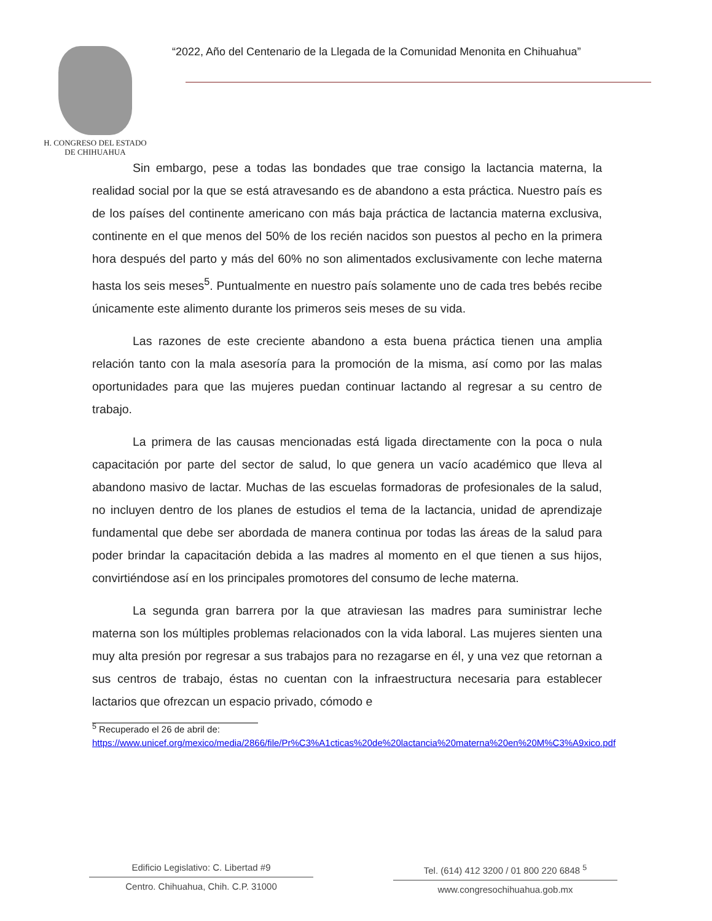H. CONGRESO DEL ESTADO
DE CHIHUAHUA
“2022, Año del Centenario de la Llegada de la Comunidad Menonita en Chihuahua”
Sin embargo, pese a todas las bondades que trae consigo la lactancia materna, la realidad social por la que se está atravesando es de abandono a esta práctica. Nuestro país es de los países del continente americano con más baja práctica de lactancia materna exclusiva, continente en el que menos del 50% de los recién nacidos son puestos al pecho en la primera hora después del parto y más del 60% no son alimentados exclusivamente con leche materna hasta los seis meses<sup>5</sup>. Puntualmente en nuestro país solamente uno de cada tres bebés recibe únicamente este alimento durante los primeros seis meses de su vida.
Las razones de este creciente abandono a esta buena práctica tienen una amplia relación tanto con la mala asesoría para la promoción de la misma, así como por las malas oportunidades para que las mujeres puedan continuar lactando al regresar a su centro de trabajo.
La primera de las causas mencionadas está ligada directamente con la poca o nula capacitación por parte del sector de salud, lo que genera un vacío académico que lleva al abandono masivo de lactar. Muchas de las escuelas formadoras de profesionales de la salud, no incluyen dentro de los planes de estudios el tema de la lactancia, unidad de aprendizaje fundamental que debe ser abordada de manera continua por todas las áreas de la salud para poder brindar la capacitación debida a las madres al momento en el que tienen a sus hijos, convirtiéndose así en los principales promotores del consumo de leche materna.
La segunda gran barrera por la que atraviesan las madres para suministrar leche materna son los múltiples problemas relacionados con la vida laboral. Las mujeres sienten una muy alta presión por regresar a sus trabajos para no rezagarse en él, y una vez que retornan a sus centros de trabajo, éstas no cuentan con la infraestructura necesaria para establecer lactarios que ofrezcan un espacio privado, cómodo e
<sup>5</sup> Recuperado el 26 de abril de:
https://www.unicef.org/mexico/media/2866/file/Pr%C3%A1cticas%20de%20lactancia%20materna%20en%20M%C3%A9xico.pdf
Edificio Legislativo: C. Libertad #9
Centro. Chihuahua, Chih. C.P. 31000
Tel. (614) 412 3200 / 01 800 220 6848 <sup>5</sup>
www.congresochihuahua.gob.mx